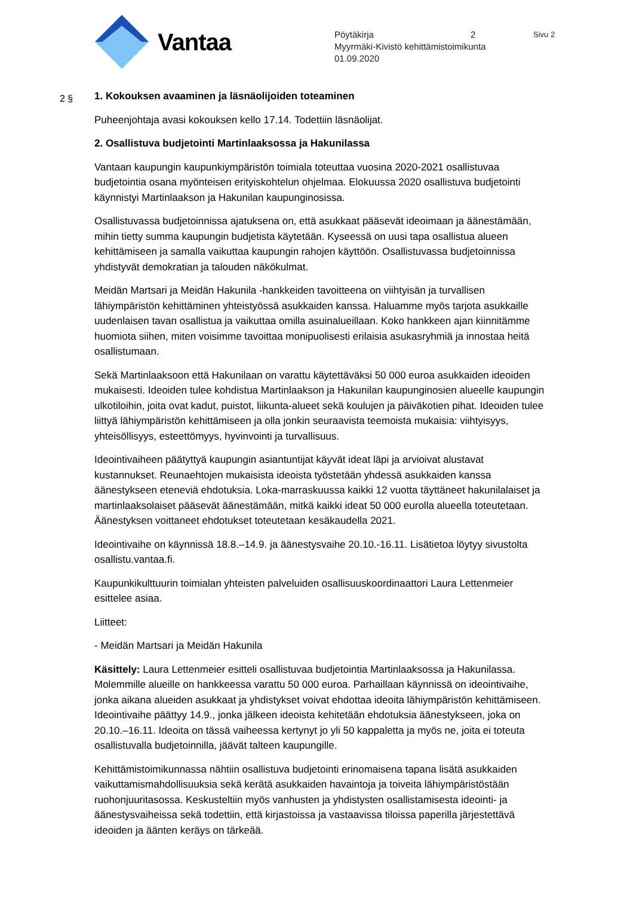Vantaa
Pöytäkirja 2 Sivu 2
Myyrmäki-Kivistö kehittämistoimikunta
01.09.2020
2 §
1. Kokouksen avaaminen ja läsnäolijoiden toteaminen
Puheenjohtaja avasi kokouksen kello 17.14. Todettiin läsnäolijat.
2. Osallistuva budjetointi Martinlaaksossa ja Hakunilassa
Vantaan kaupungin kaupunkiympäristön toimiala toteuttaa vuosina 2020-2021 osallistuvaa budjetointia osana myönteisen erityiskohtelun ohjelmaa. Elokuussa 2020 osallistuva budjetointi käynnistyi Martinlaakson ja Hakunilan kaupunginosissa.
Osallistuvassa budjetoinnissa ajatuksena on, että asukkaat pääsevät ideoimaan ja äänestämään, mihin tietty summa kaupungin budjetista käytetään. Kyseessä on uusi tapa osallistua alueen kehittämiseen ja samalla vaikuttaa kaupungin rahojen käyttöön. Osallistuvassa budjetoinnissa yhdistyvät demokratian ja talouden näkökulmat.
Meidän Martsari ja Meidän Hakunila -hankkeiden tavoitteena on viihtyisän ja turvallisen lähiympäristön kehittäminen yhteistyössä asukkaiden kanssa. Haluamme myös tarjota asukkaille uudenlaisen tavan osallistua ja vaikuttaa omilla asuinalueillaan. Koko hankkeen ajan kiinnitämme huomiota siihen, miten voisimme tavoittaa monipuolisesti erilaisia asukasryhmiä ja innostaa heitä osallistumaan.
Sekä Martinlaaksoon että Hakunilaan on varattu käytettäväksi 50 000 euroa asukkaiden ideoiden mukaisesti. Ideoiden tulee kohdistua Martinlaakson ja Hakunilan kaupunginosien alueelle kaupungin ulkotiloihin, joita ovat kadut, puistot, liikunta-alueet sekä koulujen ja päiväkotien pihat. Ideoiden tulee liittyä lähiympäristön kehittämiseen ja olla jonkin seuraavista teemoista mukaisia: viihtyisyys, yhteisöllisyys, esteettömyys, hyvinvointi ja turvallisuus.
Ideointivaiheen päätyttyä kaupungin asiantuntijat käyvät ideat läpi ja arvioivat alustavat kustannukset. Reunaehtojen mukaisista ideoista työstetään yhdessä asukkaiden kanssa äänestykseen eteneviä ehdotuksia. Loka-marraskuussa kaikki 12 vuotta täyttäneet hakunilalaiset ja martinlaaksolaiset pääsevät äänestämään, mitkä kaikki ideat 50 000 eurolla alueella toteutetaan. Äänestyksen voittaneet ehdotukset toteutetaan kesäkaudella 2021.
Ideointivaihe on käynnissä 18.8.–14.9. ja äänestysvaihe 20.10.-16.11. Lisätietoa löytyy sivustolta osallistu.vantaa.fi.
Kaupunkikulttuurin toimialan yhteisten palveluiden osallisuuskoordinaattori Laura Lettenmeier esittelee asiaa.
Liitteet:
- Meidän Martsari ja Meidän Hakunila
Käsittely: Laura Lettenmeier esitteli osallistuvaa budjetointia Martinlaaksossa ja Hakunilassa. Molemmille alueille on hankkeessa varattu 50 000 euroa. Parhaillaan käynnissä on ideointivaihe, jonka aikana alueiden asukkaat ja yhdistykset voivat ehdottaa ideoita lähiympäristön kehittämiseen. Ideointivaihe päättyy 14.9., jonka jälkeen ideoista kehitetään ehdotuksia äänestykseen, joka on 20.10.–16.11. Ideoita on tässä vaiheessa kertynyt jo yli 50 kappaletta ja myös ne, joita ei toteuta osallistuvalla budjetoinnilla, jäävät talteen kaupungille.
Kehittämistoimikunnassa nähtiin osallistuva budjetointi erinomaisena tapana lisätä asukkaiden vaikuttamismahdollisuuksia sekä kerätä asukkaiden havaintoja ja toiveita lähiympäristöstään ruohonjuuritasossa. Keskusteltiin myös vanhusten ja yhdistysten osallistamisesta ideointi- ja äänestysvaiheissa sekä todettiin, että kirjastoissa ja vastaavissa tiloissa paperilla järjestettävä ideoiden ja äänten keräys on tärkeää.